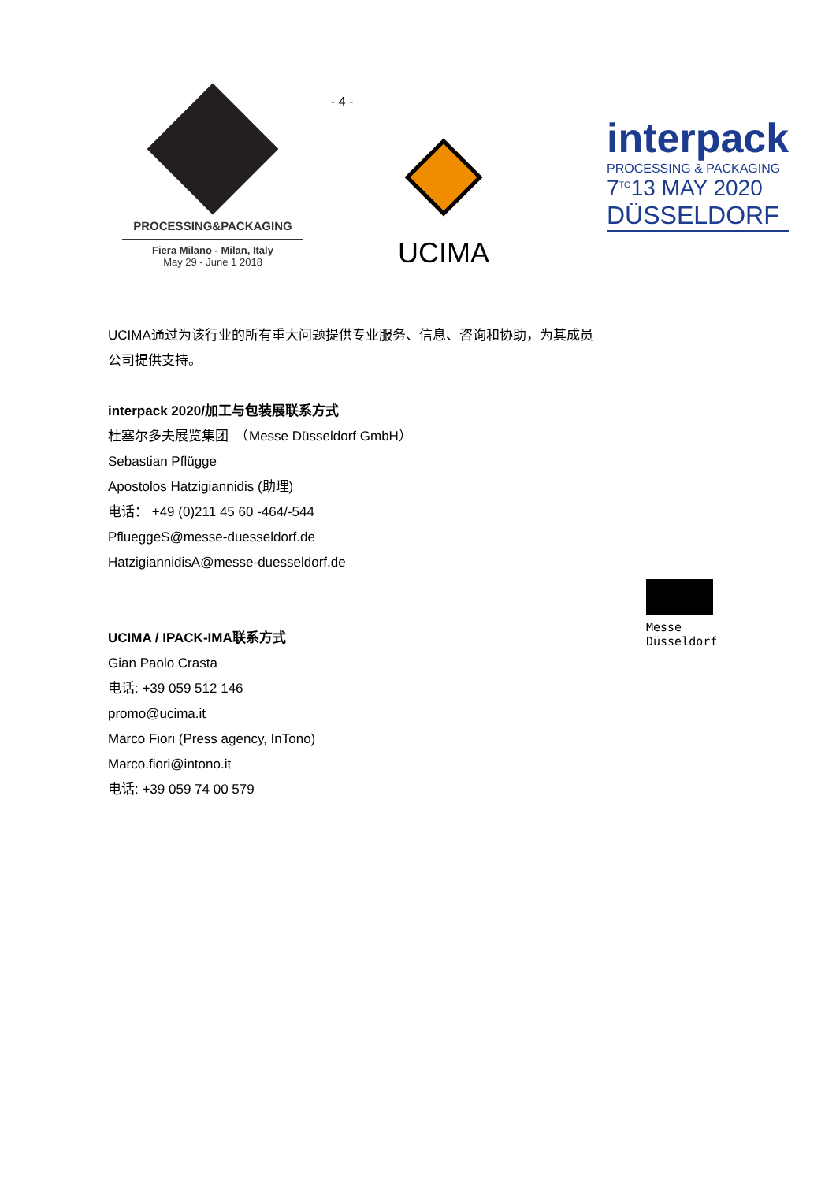- 4 -
PROCESSING&PACKAGING
Fiera Milano - Milan, Italy
May 29 - June 1 2018
UCIMA
interpack
PROCESSING & PACKAGING
7<sup>TO</sup>13 MAY 2020
DÜSSELDORF
UCIMA通过为该行业的所有重大问题提供专业服务、信息、咨询和协助，为其成员公司提供支持。
interpack 2020/加工与包装展联系方式
杜塞尔多夫展览集团　（Messe Düsseldorf GmbH）
Sebastian Pflügge
Apostolos Hatzigiannidis (助理)
电话： +49 (0)211 45 60 -464/-544
PflueggeS@messe-duesseldorf.de
HatzigiannidisA@messe-duesseldorf.de
UCIMA / IPACK-IMA联系方式
Gian Paolo Crasta
电话: +39 059 512 146
promo@ucima.it
Marco Fiori (Press agency, InTono)
Marco.fiori@intono.it
电话: +39 059 74 00 579
Messe
Düsseldorf